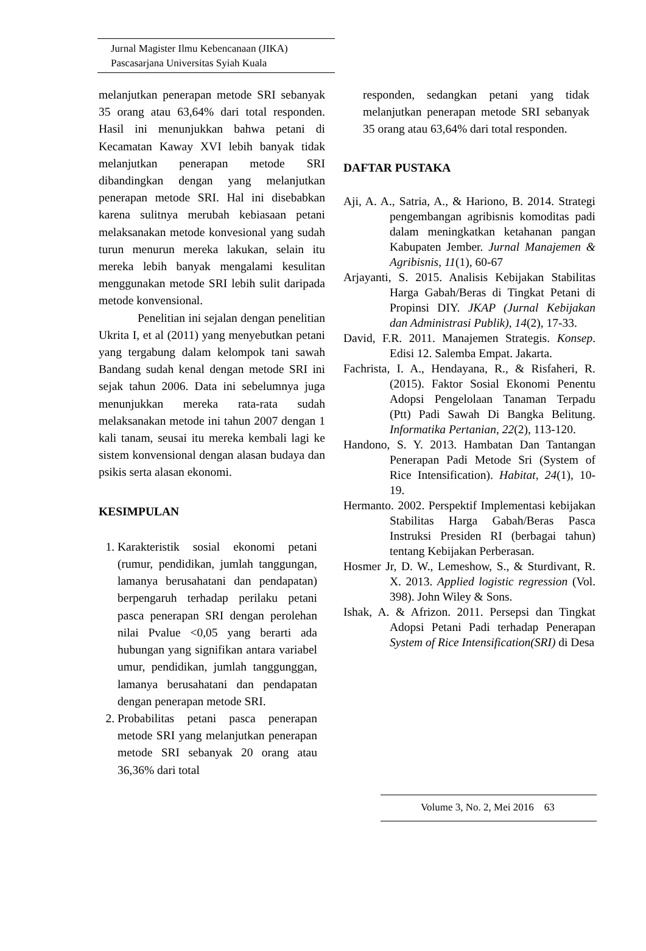Jurnal Magister Ilmu Kebencanaan (JIKA)
Pascasarjana Universitas Syiah Kuala
melanjutkan penerapan metode SRI sebanyak 35 orang atau 63,64% dari total responden. Hasil ini menunjukkan bahwa petani di Kecamatan Kaway XVI lebih banyak tidak melanjutkan penerapan metode SRI dibandingkan dengan yang melanjutkan penerapan metode SRI. Hal ini disebabkan karena sulitnya merubah kebiasaan petani melaksanakan metode konvesional yang sudah turun menurun mereka lakukan, selain itu mereka lebih banyak mengalami kesulitan menggunakan metode SRI lebih sulit daripada metode konvensional.
Penelitian ini sejalan dengan penelitian Ukrita I, et al (2011) yang menyebutkan petani yang tergabung dalam kelompok tani sawah Bandang sudah kenal dengan metode SRI ini sejak tahun 2006. Data ini sebelumnya juga menunjukkan mereka rata-rata sudah melaksanakan metode ini tahun 2007 dengan 1 kali tanam, seusai itu mereka kembali lagi ke sistem konvensional dengan alasan budaya dan psikis serta alasan ekonomi.
KESIMPULAN
1. Karakteristik sosial ekonomi petani (rumur, pendidikan, jumlah tanggungan, lamanya berusahatani dan pendapatan) berpengaruh terhadap perilaku petani pasca penerapan SRI dengan perolehan nilai Pvalue <0,05 yang berarti ada hubungan yang signifikan antara variabel umur, pendidikan, jumlah tanggunggan, lamanya berusahatani dan pendapatan dengan penerapan metode SRI.
2. Probabilitas petani pasca penerapan metode SRI yang melanjutkan penerapan metode SRI sebanyak 20 orang atau 36,36% dari total
responden, sedangkan petani yang tidak melanjutkan penerapan metode SRI sebanyak 35 orang atau 63,64% dari total responden.
DAFTAR PUSTAKA
Aji, A. A., Satria, A., & Hariono, B. 2014. Strategi pengembangan agribisnis komoditas padi dalam meningkatkan ketahanan pangan Kabupaten Jember. Jurnal Manajemen & Agribisnis, 11(1), 60-67
Arjayanti, S. 2015. Analisis Kebijakan Stabilitas Harga Gabah/Beras di Tingkat Petani di Propinsi DIY. JKAP (Jurnal Kebijakan dan Administrasi Publik), 14(2), 17-33.
David, F.R. 2011. Manajemen Strategis. Konsep. Edisi 12. Salemba Empat. Jakarta.
Fachrista, I. A., Hendayana, R., & Risfaheri, R. (2015). Faktor Sosial Ekonomi Penentu Adopsi Pengelolaan Tanaman Terpadu (Ptt) Padi Sawah Di Bangka Belitung. Informatika Pertanian, 22(2), 113-120.
Handono, S. Y. 2013. Hambatan Dan Tantangan Penerapan Padi Metode Sri (System of Rice Intensification). Habitat, 24(1), 10-19.
Hermanto. 2002. Perspektif Implementasi kebijakan Stabilitas Harga Gabah/Beras Pasca Instruksi Presiden RI (berbagai tahun) tentang Kebijakan Perberasan.
Hosmer Jr, D. W., Lemeshow, S., & Sturdivant, R. X. 2013. Applied logistic regression (Vol. 398). John Wiley & Sons.
Ishak, A. & Afrizon. 2011. Persepsi dan Tingkat Adopsi Petani Padi terhadap Penerapan System of Rice Intensification(SRI) di Desa
Volume 3, No. 2, Mei 2016 63